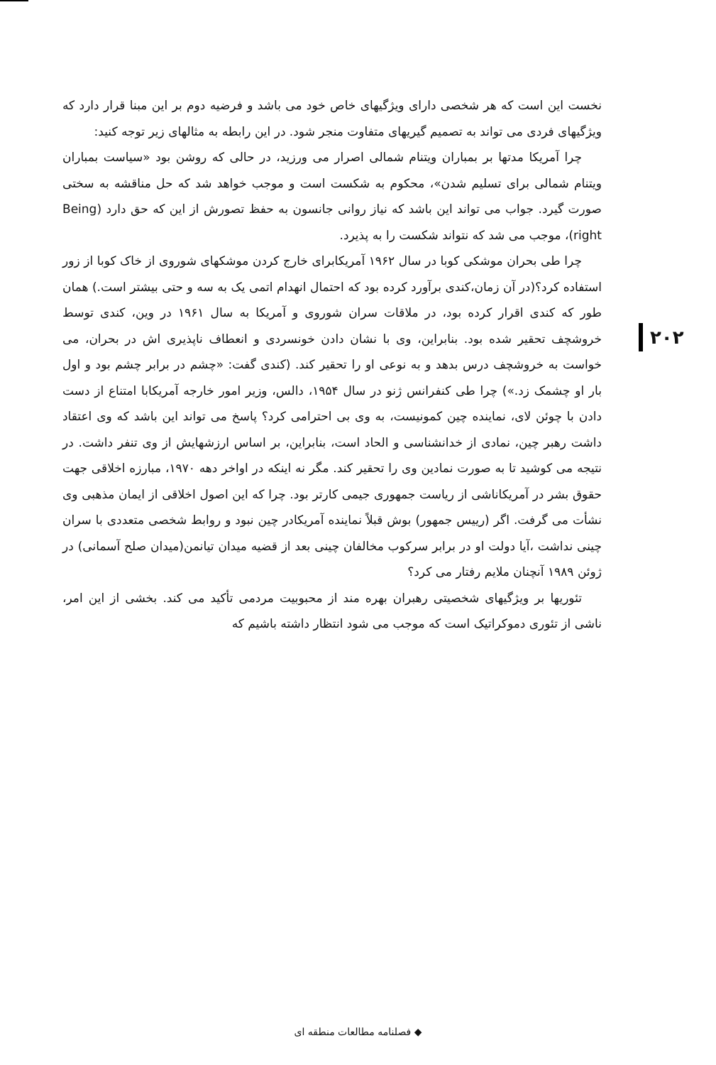نخست این است که هر شخصی دارای ویژگیهای خاص خود می باشد و فرضیه دوم بر این مبنا قرار دارد که ویژگیهای فردی می تواند به تصمیم گیریهای متفاوت منجر شود. در این رابطه به مثالهای زیر توجه کنید:
چرا آمریکا مدتها بر بمباران ویتنام شمالی اصرار می ورزید، در حالی که روشن بود «سیاست بمباران ویتنام شمالی برای تسلیم شدن»، محکوم به شکست است و موجب خواهد شد که حل مناقشه به سختی صورت گیرد. جواب می تواند این باشد که نیاز روانی جانسون به حفظ تصورش از این که حق دارد (Being right)، موجب می شد که نتواند شکست را به پذیرد.
چرا طی بحران موشکی کوبا در سال ۱۹۶۲ آمریکابرای خارج کردن موشکهای شوروی از خاک کوبا از زور استفاده کرد؟(در آن زمان،کندی برآورد کرده بود که احتمال انهدام اتمی یک به سه و حتی بیشتر است.) همان طور که کندی اقرار کرده بود، در ملاقات سران شوروی و آمریکا به سال ۱۹۶۱ در وین، کندی توسط خروشچف تحقیر شده بود. بنابراین، وی با نشان دادن خونسردی و انعطاف ناپذیری اش در بحران، می خواست به خروشچف درس بدهد و به نوعی او را تحقیر کند. (کندی گفت: «چشم در برابر چشم بود و اول بار او چشمک زد.») چرا طی کنفرانس ژنو در سال ۱۹۵۴، دالس، وزیر امور خارجه آمریکابا امتناع از دست دادن با چوئن لای، نماینده چین کمونیست، به وی بی احترامی کرد؟ پاسخ می تواند این باشد که وی اعتقاد داشت رهبر چین، نمادی از خدانشناسی و الحاد است، بنابراین، بر اساس ارزشهایش از وی تنفر داشت. در نتیجه می کوشید تا به صورت نمادین وی را تحقیر کند. مگر نه اینکه در اواخر دهه ۱۹۷۰، مبارزه اخلاقی جهت حقوق بشر در آمریکاناشی از ریاست جمهوری جیمی کارتر بود. چرا که این اصول اخلاقی از ایمان مذهبی وی نشأت می گرفت. اگر (رییس جمهور) بوش قبلاً نماینده آمریکادر چین نبود و روابط شخصی متعددی با سران چینی نداشت ،آیا دولت او در برابر سرکوب مخالفان چینی بعد از قضیه میدان تیانمن(میدان صلح آسمانی) در ژوئن ۱۹۸۹ آنچنان ملایم رفتار می کرد؟
تئوریها بر ویژگیهای شخصیتی رهبران بهره مند از محبوبیت مردمی تأکید می کند. بخشی از این امر، ناشی از تئوری دموکراتیک است که موجب می شود انتظار داشته باشیم که
۲۰۲
◆ فصلنامه مطالعات منطقه ای